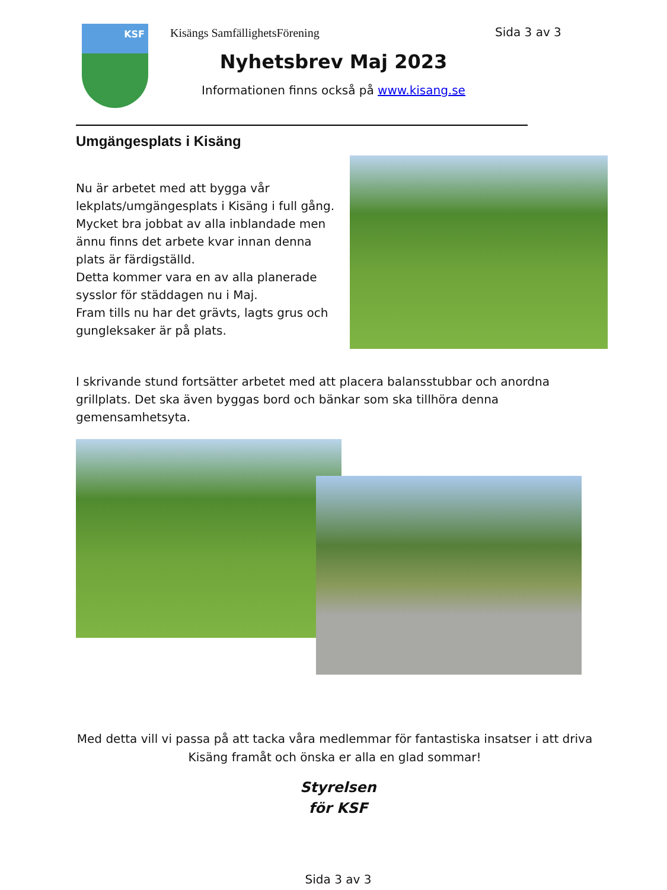KSF Kisängs SamfällighetsFörening Sida 3 av 3
Nyhetsbrev Maj 2023
Informationen finns också på www.kisang.se
Umgängesplats i Kisäng
Nu är arbetet med att bygga vår lekplats/umgängesplats i Kisäng i full gång.
Mycket bra jobbat av alla inblandade men ännu finns det arbete kvar innan denna plats är färdigställd.
Detta kommer vara en av alla planerade sysslor för städdagen nu i Maj.
Fram tills nu har det grävts, lagts grus och gungleksaker är på plats.
I skrivande stund fortsätter arbetet med att placera balansstubbar och anordna grillplats. Det ska även byggas bord och bänkar som ska tillhöra denna gemensamhetsyta.
Med detta vill vi passa på att tacka våra medlemmar för fantastiska insatser i att driva Kisäng framåt och önska er alla en glad sommar!
Styrelsen
för KSF
Sida 3 av 3